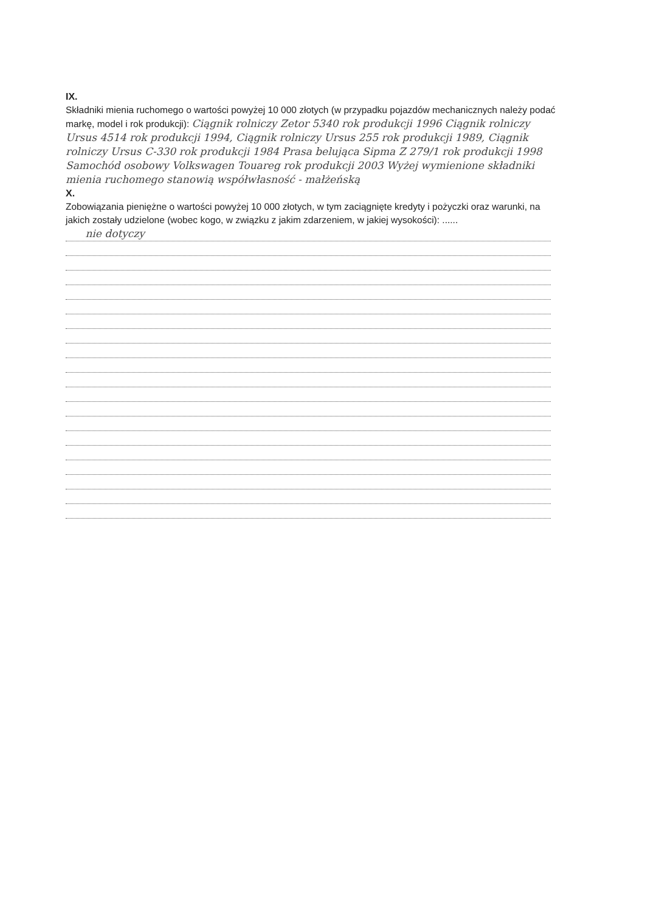IX.
Składniki mienia ruchomego o wartości powyżej 10 000 złotych (w przypadku pojazdów mechanicznych należy podać markę, model i rok produkcji): Ciągnik rolniczy Zetor 5340 rok produkcji 1996 Ciągnik rolniczy Ursus 4514 rok produkcji 1994, Ciągnik rolniczy Ursus 255 rok produkcji 1989, Ciągnik rolniczy Ursus C-330 rok produkcji 1984 Prasa belująca Sipma Z 279/1 rok produkcji 1998 Samochód osobowy Volkswagen Touareg rok produkcji 2003 Wyżej wymienione składniki mienia ruchomego stanowią współwłasność - małżeńską
X.
Zobowiązania pieniężne o wartości powyżej 10 000 złotych, w tym zaciągnięte kredyty i pożyczki oraz warunki, na jakich zostały udzielone (wobec kogo, w związku z jakim zdarzeniem, w jakiej wysokości): ......
nie dotyczy